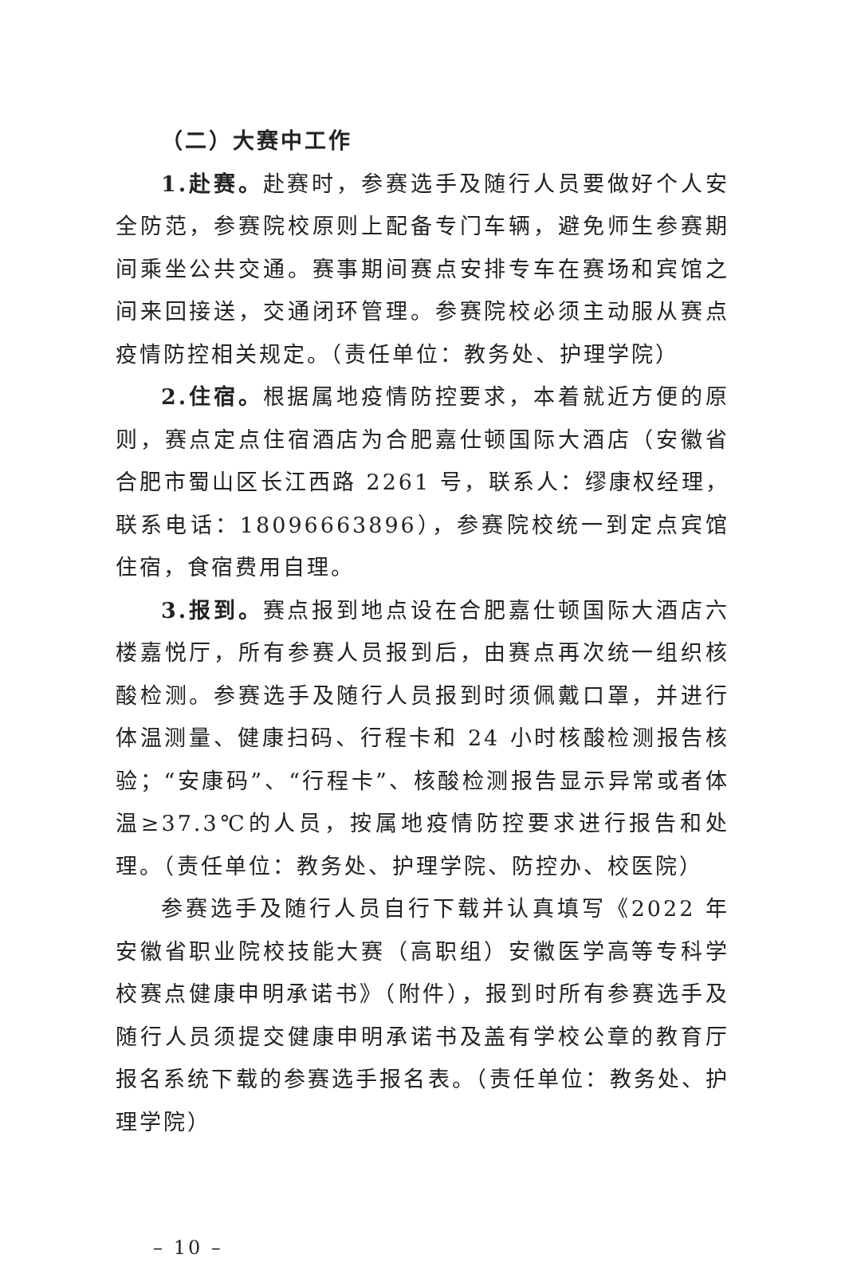（二）大赛中工作
1.赴赛。赴赛时，参赛选手及随行人员要做好个人安全防范，参赛院校原则上配备专门车辆，避免师生参赛期间乘坐公共交通。赛事期间赛点安排专车在赛场和宾馆之间来回接送，交通闭环管理。参赛院校必须主动服从赛点疫情防控相关规定。（责任单位：教务处、护理学院）
2.住宿。根据属地疫情防控要求，本着就近方便的原则，赛点定点住宿酒店为合肥嘉仕顿国际大酒店（安徽省合肥市蜀山区长江西路 2261 号，联系人：缪康权经理，联系电话：18096663896），参赛院校统一到定点宾馆住宿，食宿费用自理。
3.报到。赛点报到地点设在合肥嘉仕顿国际大酒店六楼嘉悦厅，所有参赛人员报到后，由赛点再次统一组织核酸检测。参赛选手及随行人员报到时须佩戴口罩，并进行体温测量、健康扫码、行程卡和 24 小时核酸检测报告核验；“安康码”、“行程卡”、核酸检测报告显示异常或者体温≥37.3℃的人员，按属地疫情防控要求进行报告和处理。（责任单位：教务处、护理学院、防控办、校医院）
参赛选手及随行人员自行下载并认真填写《2022 年安徽省职业院校技能大赛（高职组）安徽医学高等专科学校赛点健康申明承诺书》（附件），报到时所有参赛选手及随行人员须提交健康申明承诺书及盖有学校公章的教育厅报名系统下载的参赛选手报名表。（责任单位：教务处、护理学院）
– 10 –